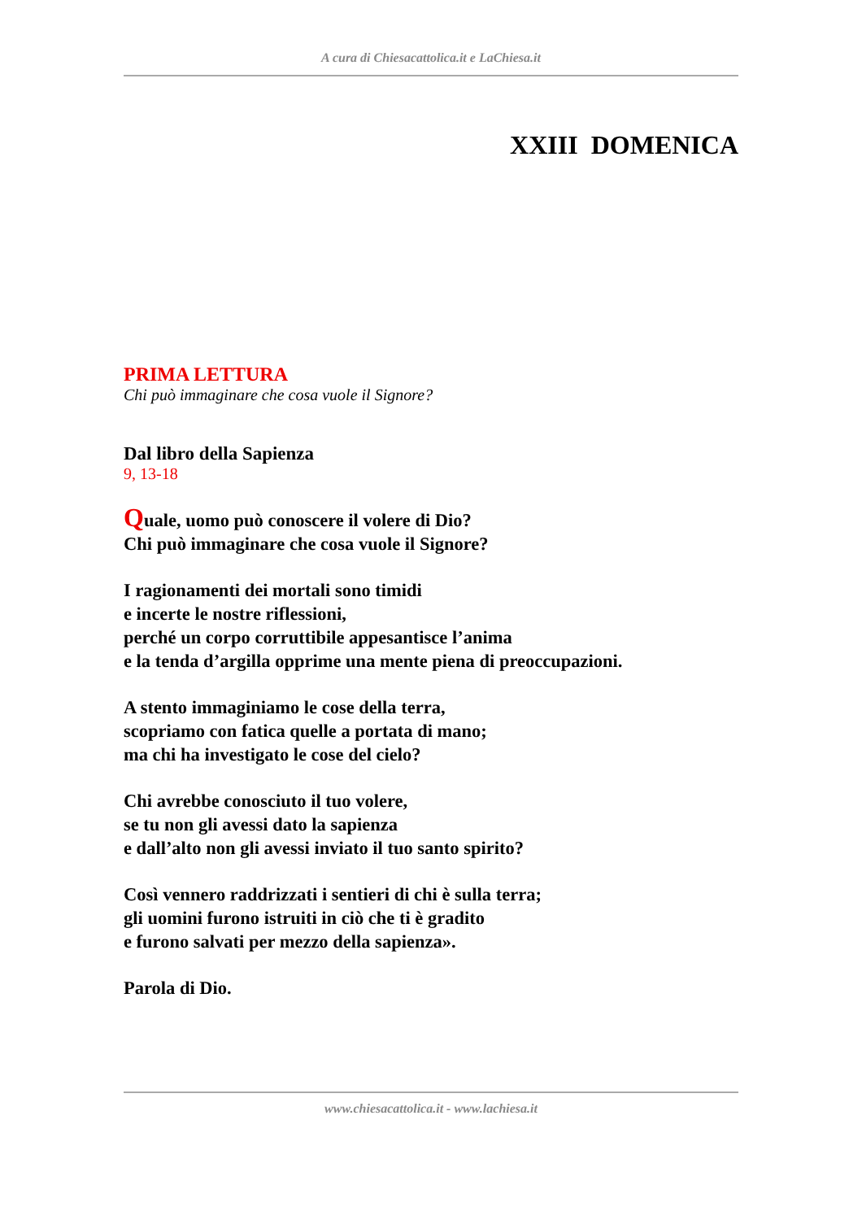A cura di Chiesacattolica.it e LaChiesa.it
XXIII DOMENICA
PRIMA LETTURA
Chi può immaginare che cosa vuole il Signore?
Dal libro della Sapienza
9, 13-18
Quale, uomo può conoscere il volere di Dio?
Chi può immaginare che cosa vuole il Signore?
I ragionamenti dei mortali sono timidi
e incerte le nostre riflessioni,
perché un corpo corruttibile appesantisce l’anima
e la tenda d’argilla opprime una mente piena di preoccupazioni.
A stento immaginiamo le cose della terra,
scopriamo con fatica quelle a portata di mano;
ma chi ha investigato le cose del cielo?
Chi avrebbe conosciuto il tuo volere,
se tu non gli avessi dato la sapienza
e dall’alto non gli avessi inviato il tuo santo spirito?
Così vennero raddrizzati i sentieri di chi è sulla terra;
gli uomini furono istruiti in ciò che ti è gradito
e furono salvati per mezzo della sapienza».
Parola di Dio.
www.chiesacattolica.it - www.lachiesa.it